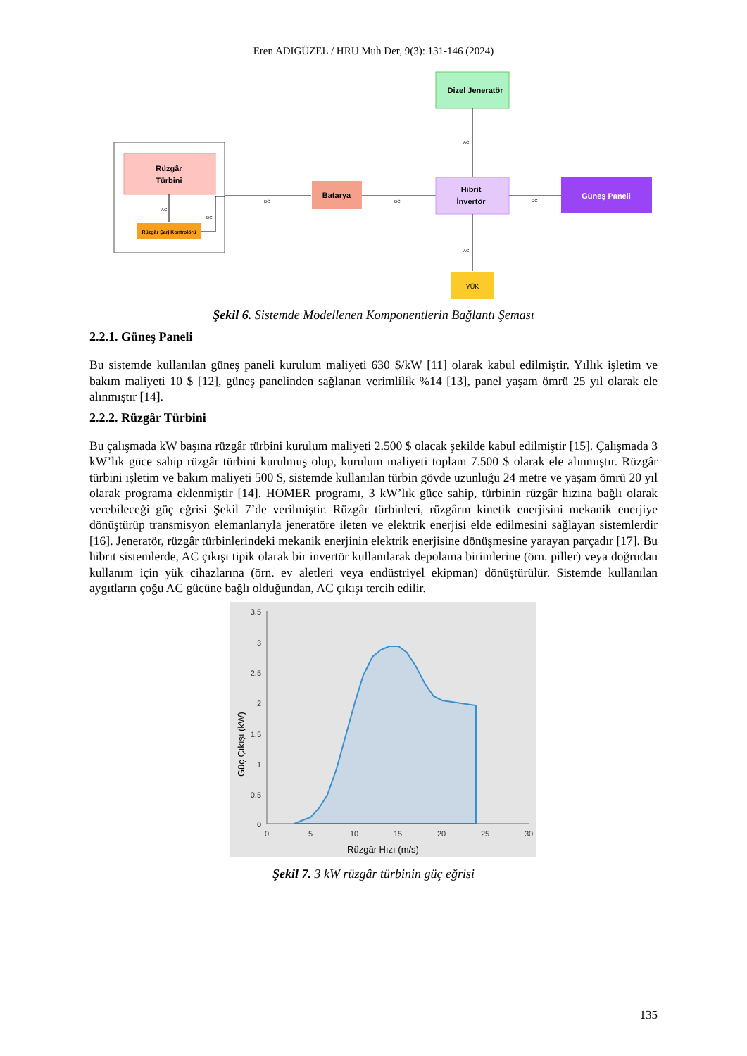Eren ADIGÜZEL / HRU Muh Der, 9(3): 131-146 (2024)
Rüzgâr
Türbini
AC
Rüzgâr Şarj Kontrolörü
DC
DC
Batarya
DC
Dizel Jeneratör
AC
Hibrit
İnvertör
DC
Güneş Paneli
AC
YÜK
Şekil 6. Sistemde Modellenen Komponentlerin Bağlantı Şeması
2.2.1. Güneş Paneli
Bu sistemde kullanılan güneş paneli kurulum maliyeti 630 $/kW [11] olarak kabul edilmiştir. Yıllık işletim ve bakım maliyeti 10 $ [12], güneş panelinden sağlanan verimlilik %14 [13], panel yaşam ömrü 25 yıl olarak ele alınmıştır [14].
2.2.2. Rüzgâr Türbini
Bu çalışmada kW başına rüzgâr türbini kurulum maliyeti 2.500 $ olacak şekilde kabul edilmiştir [15]. Çalışmada 3 kW’lık güce sahip rüzgâr türbini kurulmuş olup, kurulum maliyeti toplam 7.500 $ olarak ele alınmıştır. Rüzgâr türbini işletim ve bakım maliyeti 500 $, sistemde kullanılan türbin gövde uzunluğu 24 metre ve yaşam ömrü 20 yıl olarak programa eklenmiştir [14]. HOMER programı, 3 kW’lık güce sahip, türbinin rüzgâr hızına bağlı olarak verebileceği güç eğrisi Şekil 7’de verilmiştir. Rüzgâr türbinleri, rüzgârın kinetik enerjisini mekanik enerjiye dönüştürüp transmisyon elemanlarıyla jeneratöre ileten ve elektrik enerjisi elde edilmesini sağlayan sistemlerdir [16]. Jeneratör, rüzgâr türbinlerindeki mekanik enerjinin elektrik enerjisine dönüşmesine yarayan parçadır [17]. Bu hibrit sistemlerde, AC çıkışı tipik olarak bir invertör kullanılarak depolama birimlerine (örn. piller) veya doğrudan kullanım için yük cihazlarına (örn. ev aletleri veya endüstriyel ekipman) dönüştürülür. Sistemde kullanılan aygıtların çoğu AC gücüne bağlı olduğundan, AC çıkışı tercih edilir.
3.5
3
2.5
2
1.5
1
0.5
0
0
5
10
15
20
25
30
Rüzgâr Hızı (m/s)
Güç Çıkışı (kW)
Şekil 7. 3 kW rüzgâr türbinin güç eğrisi
135